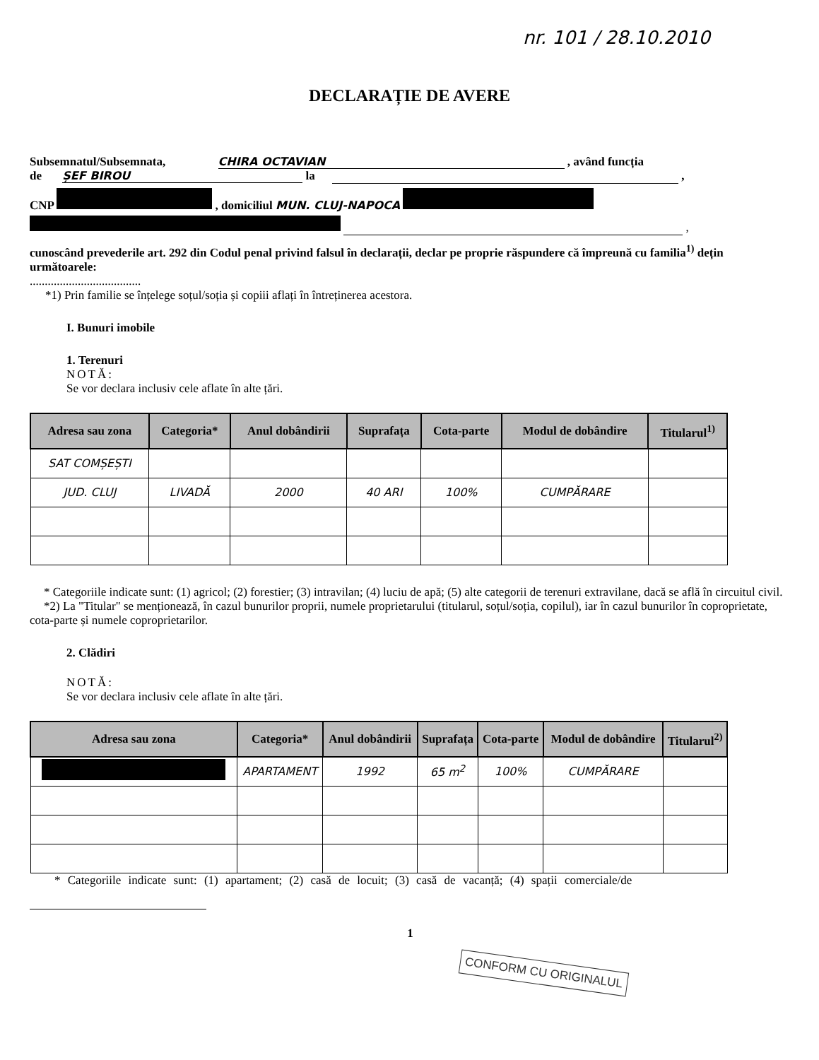nr. 101 / 28.10.2010
DECLARAȚIE DE AVERE
Subsemnatul/Subsemnata, CHIRA OCTAVIAN , având funcția
de ȘEF BIROU la ,
CNP , domiciliul MUN. CLUJ-NAPOCA
,
cunoscând prevederile art. 292 din Codul penal privind falsul în declarații, declar pe proprie răspundere că împreună cu familia<sup>1)</sup> dețin următoarele:
.....................................
*1) Prin familie se înțelege soțul/soția și copiii aflați în întreținerea acestora.
I. Bunuri imobile
1. Terenuri
NOTĂ:
Se vor declara inclusiv cele aflate în alte țări.
| Adresa sau zona | Categoria* | Anul dobândirii | Suprafața | Cota-parte | Modul de dobândire | Titularul<sup>1)</sup> |
| --- | --- | --- | --- | --- | --- | --- |
| SAT COMȘEȘTI | | | | | | |
| JUD. CLUJ | LIVADĂ | 2000 | 40 ARI | 100% | CUMPĂRARE | |
* Categoriile indicate sunt: (1) agricol; (2) forestier; (3) intravilan; (4) luciu de apă; (5) alte categorii de terenuri extravilane, dacă se află în circuitul civil.
*2) La "Titular" se menționează, în cazul bunurilor proprii, numele proprietarului (titularul, soțul/soția, copilul), iar în cazul bunurilor în coproprietate, cota-parte și numele coproprietarilor.
2. Clădiri
NOTĂ:
Se vor declara inclusiv cele aflate în alte țări.
| Adresa sau zona | Categoria* | Anul dobândirii | Suprafața | Cota-parte | Modul de dobândire | Titularul<sup>2)</sup> |
| --- | --- | --- | --- | --- | --- | --- |
| | APARTAMENT | 1992 | 65 m<sup>2</sup> | 100% | CUMPĂRARE | |
* Categoriile indicate sunt: (1) apartament; (2) casă de locuit; (3) casă de vacanță; (4) spații comerciale/de
1
CONFORM CU ORIGINALUL